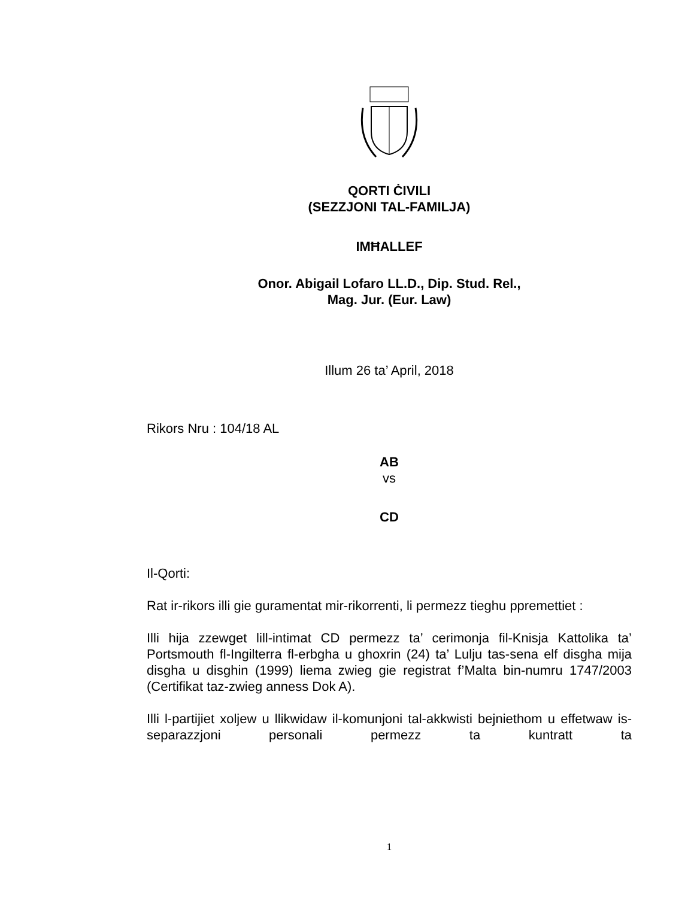QORTI ĊIVILI
(SEZZJONI TAL-FAMILJA)
IMĦALLEF
Onor. Abigail Lofaro LL.D., Dip. Stud. Rel.,
Mag. Jur. (Eur. Law)
Illum 26 ta’ April, 2018
Rikors Nru : 104/18 AL
AB
vs
CD
Il-Qorti:
Rat ir-rikors illi gie guramentat mir-rikorrenti, li permezz tieghu ppremettiet :
Illi hija zzewget lill-intimat CD permezz ta’ cerimonja fil-Knisja Kattolika ta’ Portsmouth fl-Ingilterra fl-erbgha u ghoxrin (24) ta’ Lulju tas-sena elf disgha mija disgha u disghin (1999) liema zwieg gie registrat f’Malta bin-numru 1747/2003 (Certifikat taz-zwieg anness Dok A).
Illi l-partijiet xoljew u llikwidaw il-komunjoni tal-akkwisti bejniethom u effetwaw is-separazzjoni personali permezz ta kuntratt ta
1